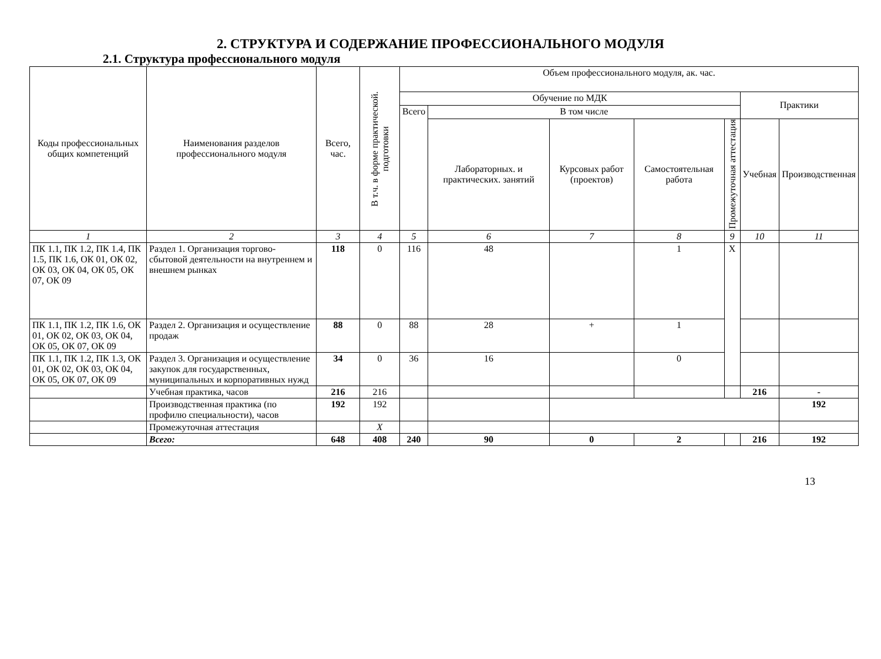2. СТРУКТУРА И СОДЕРЖАНИЕ ПРОФЕССИОНАЛЬНОГО МОДУЛЯ
2.1. Структура профессионального модуля
| Коды профессиональных общих компетенций | Наименования разделов профессионального модуля | Всего, час. | В т.ч. в форме практической. подготовки | Объем профессионального модуля, ак. час. | | | | | | |
| --- | --- | --- | --- | --- | --- | --- | --- | --- | --- | --- |
| | | | | Обучение по МДК | | | | | Практики | |
| | | | | Всего | В том числе | | | | | |
| | | | | | Лабораторных. и практических. занятий | Курсовых работ (проектов) | Самостоятельная работа | Промежуточная аттестация | Учебная | Производственная |
| 1 | 2 | 3 | 4 | 5 | 6 | 7 | 8 | 9 | 10 | 11 |
| ПК 1.1, ПК 1.2, ПК 1.4, ПК 1.5, ПК 1.6, ОК 01, ОК 02, ОК 03, ОК 04, ОК 05, ОК 07, ОК 09 | Раздел 1. Организация торгово-сбытовой деятельности на внутреннем и внешнем рынках | 118 | 0 | 116 | 48 | | 1 | X | | |
| ПК 1.1, ПК 1.2, ПК 1.6, ОК 01, ОК 02, ОК 03, ОК 04, ОК 05, ОК 07, ОК 09 | Раздел 2. Организация и осуществление продаж | 88 | 0 | 88 | 28 | + | 1 | | | |
| ПК 1.1, ПК 1.2, ПК 1.3, ОК 01, ОК 02, ОК 03, ОК 04, ОК 05, ОК 07, ОК 09 | Раздел 3. Организация и осуществление закупок для государственных, муниципальных и корпоративных нужд | 34 | 0 | 36 | 16 | | 0 | | | |
| | Учебная практика, часов | 216 | 216 | | | | | | 216 | - |
| | Производственная практика (по профилю специальности), часов | 192 | 192 | | | | | | | 192 |
| | Промежуточная аттестация | | X | | | | | | | |
| | Всего: | 648 | 408 | 240 | 90 | 0 | 2 | | 216 | 192 |
13